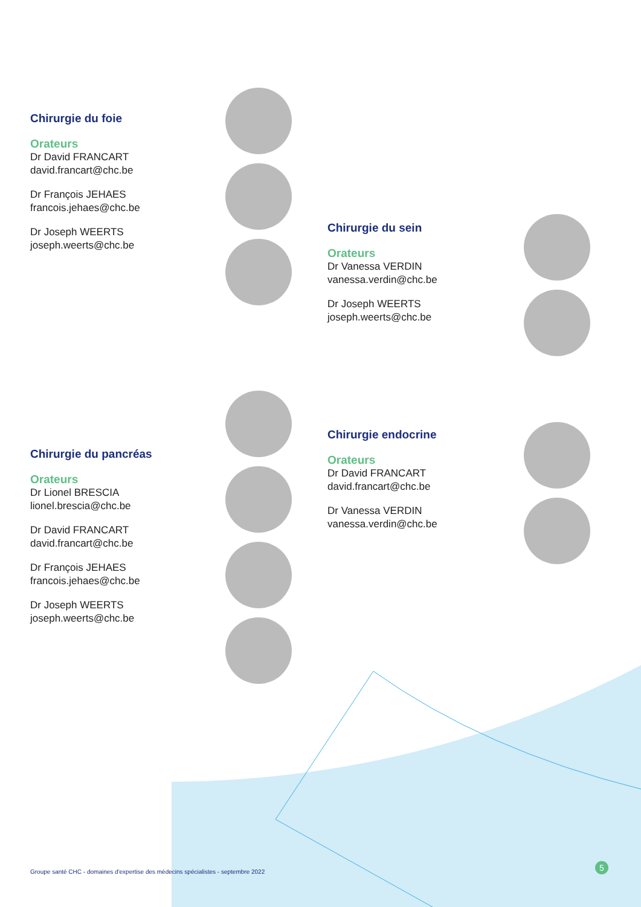Chirurgie du foie
Orateurs
Dr David FRANCART
david.francart@chc.be
Dr François JEHAES
francois.jehaes@chc.be
Dr Joseph WEERTS
joseph.weerts@chc.be
Chirurgie du sein
Orateurs
Dr Vanessa VERDIN
vanessa.verdin@chc.be
Dr Joseph WEERTS
joseph.weerts@chc.be
Chirurgie du pancréas
Orateurs
Dr Lionel BRESCIA
lionel.brescia@chc.be
Dr David FRANCART
david.francart@chc.be
Dr François JEHAES
francois.jehaes@chc.be
Dr Joseph WEERTS
joseph.weerts@chc.be
Chirurgie endocrine
Orateurs
Dr David FRANCART
david.francart@chc.be
Dr Vanessa VERDIN
vanessa.verdin@chc.be
Groupe santé CHC - domaines d'expertise des médecins spécialistes - septembre 2022
5